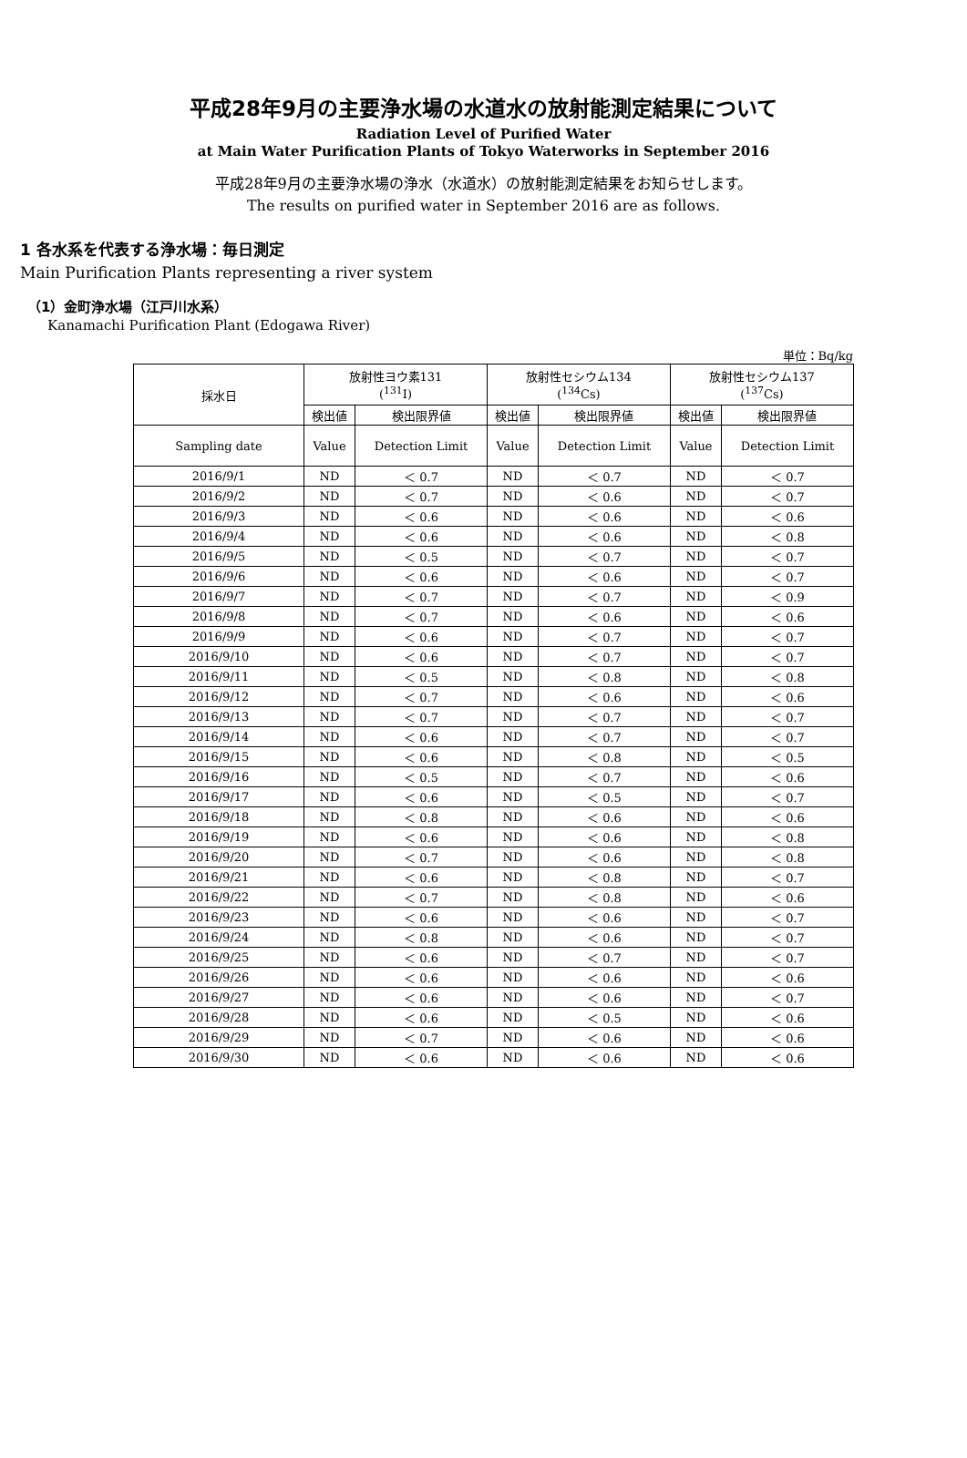平成28年9月の主要浄水場の水道水の放射能測定結果について
Radiation Level of Purified Water
at Main Water Purification Plants of Tokyo Waterworks in September 2016
平成28年9月の主要浄水場の浄水（水道水）の放射能測定結果をお知らせします。
The results on purified water in September 2016 are as follows.
1 各水系を代表する浄水場：毎日測定
Main Purification Plants representing a river system
（1）金町浄水場（江戸川水系）
Kanamachi Purification Plant (Edogawa River)
単位：Bq/kg
| 採水日 | 放射性ヨウ素131 (<sup>131</sup>I) | | 放射性セシウム134 (<sup>134</sup>Cs) | | 放射性セシウム137 (<sup>137</sup>Cs) | |
| --- | --- | --- | --- | --- | --- | --- |
| | 検出値 | 検出限界値 | 検出値 | 検出限界値 | 検出値 | 検出限界値 |
| Sampling date | Value | Detection Limit | Value | Detection Limit | Value | Detection Limit |
| 2016/9/1 | ND | ＜ 0.7 | ND | ＜ 0.7 | ND | ＜ 0.7 |
| 2016/9/2 | ND | ＜ 0.7 | ND | ＜ 0.6 | ND | ＜ 0.7 |
| 2016/9/3 | ND | ＜ 0.6 | ND | ＜ 0.6 | ND | ＜ 0.6 |
| 2016/9/4 | ND | ＜ 0.6 | ND | ＜ 0.6 | ND | ＜ 0.8 |
| 2016/9/5 | ND | ＜ 0.5 | ND | ＜ 0.7 | ND | ＜ 0.7 |
| 2016/9/6 | ND | ＜ 0.6 | ND | ＜ 0.6 | ND | ＜ 0.7 |
| 2016/9/7 | ND | ＜ 0.7 | ND | ＜ 0.7 | ND | ＜ 0.9 |
| 2016/9/8 | ND | ＜ 0.7 | ND | ＜ 0.6 | ND | ＜ 0.6 |
| 2016/9/9 | ND | ＜ 0.6 | ND | ＜ 0.7 | ND | ＜ 0.7 |
| 2016/9/10 | ND | ＜ 0.6 | ND | ＜ 0.7 | ND | ＜ 0.7 |
| 2016/9/11 | ND | ＜ 0.5 | ND | ＜ 0.8 | ND | ＜ 0.8 |
| 2016/9/12 | ND | ＜ 0.7 | ND | ＜ 0.6 | ND | ＜ 0.6 |
| 2016/9/13 | ND | ＜ 0.7 | ND | ＜ 0.7 | ND | ＜ 0.7 |
| 2016/9/14 | ND | ＜ 0.6 | ND | ＜ 0.7 | ND | ＜ 0.7 |
| 2016/9/15 | ND | ＜ 0.6 | ND | ＜ 0.8 | ND | ＜ 0.5 |
| 2016/9/16 | ND | ＜ 0.5 | ND | ＜ 0.7 | ND | ＜ 0.6 |
| 2016/9/17 | ND | ＜ 0.6 | ND | ＜ 0.5 | ND | ＜ 0.7 |
| 2016/9/18 | ND | ＜ 0.8 | ND | ＜ 0.6 | ND | ＜ 0.6 |
| 2016/9/19 | ND | ＜ 0.6 | ND | ＜ 0.6 | ND | ＜ 0.8 |
| 2016/9/20 | ND | ＜ 0.7 | ND | ＜ 0.6 | ND | ＜ 0.8 |
| 2016/9/21 | ND | ＜ 0.6 | ND | ＜ 0.8 | ND | ＜ 0.7 |
| 2016/9/22 | ND | ＜ 0.7 | ND | ＜ 0.8 | ND | ＜ 0.6 |
| 2016/9/23 | ND | ＜ 0.6 | ND | ＜ 0.6 | ND | ＜ 0.7 |
| 2016/9/24 | ND | ＜ 0.8 | ND | ＜ 0.6 | ND | ＜ 0.7 |
| 2016/9/25 | ND | ＜ 0.6 | ND | ＜ 0.7 | ND | ＜ 0.7 |
| 2016/9/26 | ND | ＜ 0.6 | ND | ＜ 0.6 | ND | ＜ 0.6 |
| 2016/9/27 | ND | ＜ 0.6 | ND | ＜ 0.6 | ND | ＜ 0.7 |
| 2016/9/28 | ND | ＜ 0.6 | ND | ＜ 0.5 | ND | ＜ 0.6 |
| 2016/9/29 | ND | ＜ 0.7 | ND | ＜ 0.6 | ND | ＜ 0.6 |
| 2016/9/30 | ND | ＜ 0.6 | ND | ＜ 0.6 | ND | ＜ 0.6 |